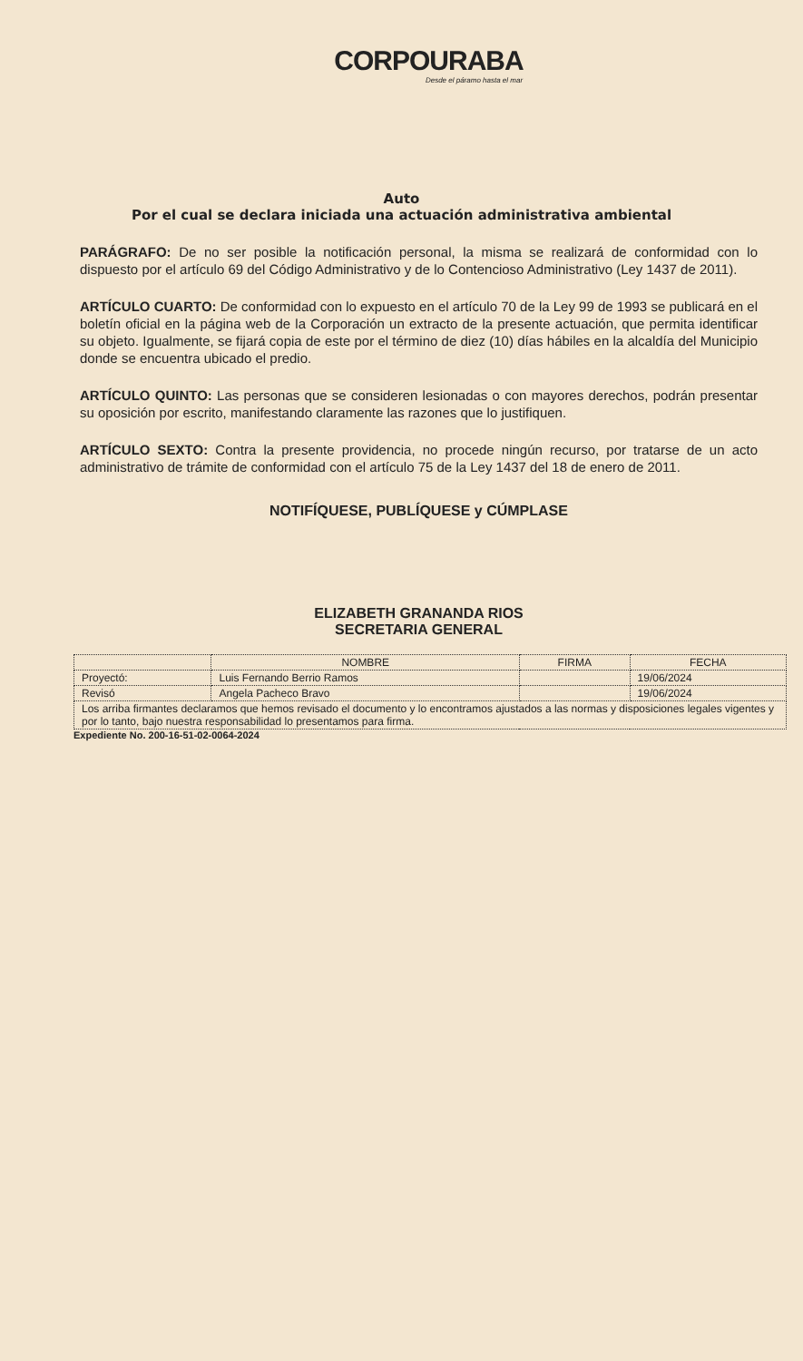CORPOURABA
Desde el páramo hasta el mar
Auto
Por el cual se declara iniciada una actuación administrativa ambiental
PARÁGRAFO: De no ser posible la notificación personal, la misma se realizará de conformidad con lo dispuesto por el artículo 69 del Código Administrativo y de lo Contencioso Administrativo (Ley 1437 de 2011).
ARTÍCULO CUARTO: De conformidad con lo expuesto en el artículo 70 de la Ley 99 de 1993 se publicará en el boletín oficial en la página web de la Corporación un extracto de la presente actuación, que permita identificar su objeto. Igualmente, se fijará copia de este por el término de diez (10) días hábiles en la alcaldía del Municipio donde se encuentra ubicado el predio.
ARTÍCULO QUINTO: Las personas que se consideren lesionadas o con mayores derechos, podrán presentar su oposición por escrito, manifestando claramente las razones que lo justifiquen.
ARTÍCULO SEXTO: Contra la presente providencia, no procede ningún recurso, por tratarse de un acto administrativo de trámite de conformidad con el artículo 75 de la Ley 1437 del 18 de enero de 2011.
NOTIFÍQUESE, PUBLÍQUESE y CÚMPLASE
ELIZABETH GRANANDA RIOS
SECRETARIA GENERAL
| | NOMBRE | FIRMA | FECHA |
| --- | --- | --- | --- |
| Proyectó: | Luis Fernando Berrio Ramos | | 19/06/2024 |
| Revisó | Angela Pacheco Bravo | | 19/06/2024 |
| Los arriba firmantes declaramos que hemos revisado el documento y lo encontramos ajustados a las normas y disposiciones legales vigentes y por lo tanto, bajo nuestra responsabilidad lo presentamos para firma. | | | |
Expediente No. 200-16-51-02-0064-2024